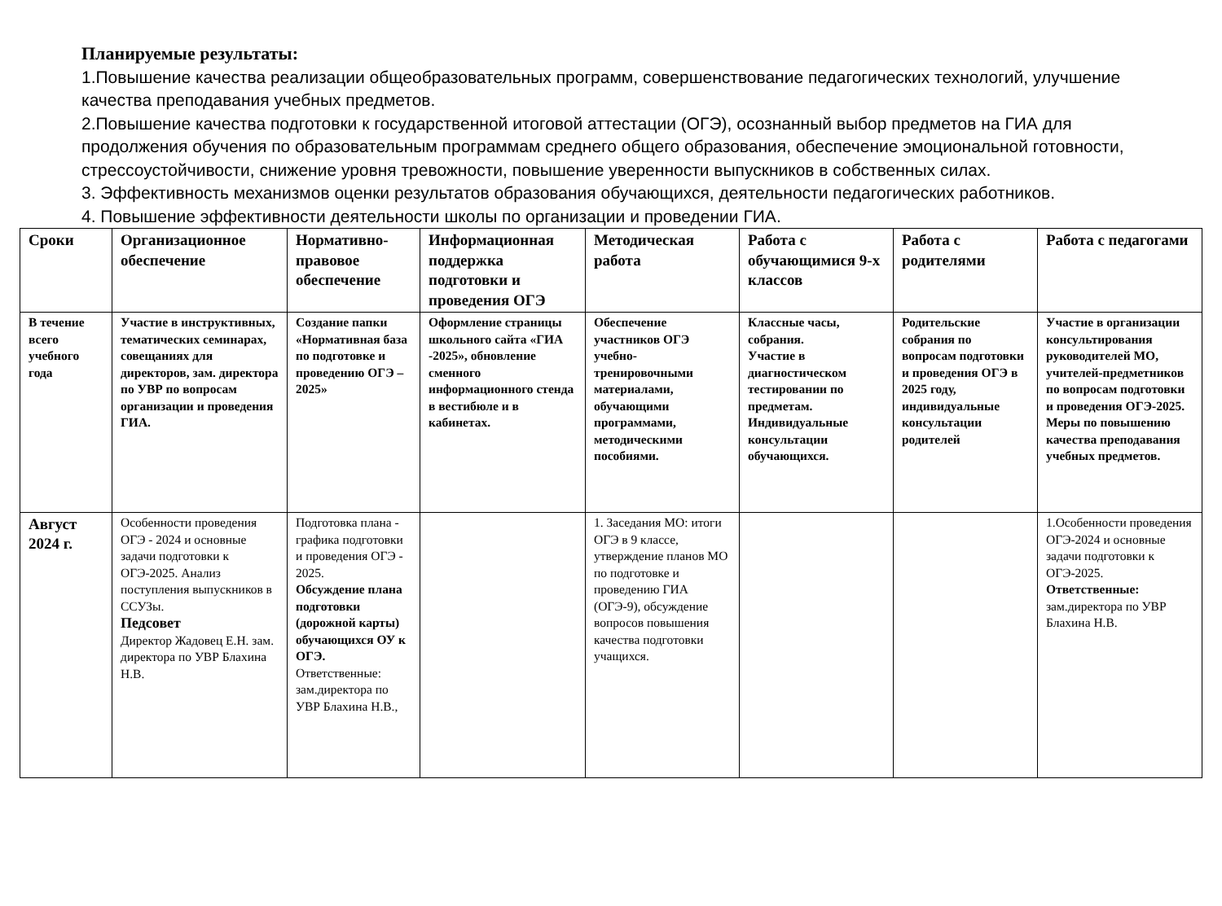Планируемые результаты:
1.Повышение качества реализации общеобразовательных программ, совершенствование педагогических технологий, улучшение качества преподавания учебных предметов.
2.Повышение качества подготовки к государственной итоговой аттестации (ОГЭ), осознанный выбор предметов на ГИА для продолжения обучения по образовательным программам среднего общего образования, обеспечение эмоциональной готовности, стрессоустойчивости, снижение уровня тревожности, повышение уверенности выпускников в собственных силах.
3. Эффективность механизмов оценки результатов образования обучающихся, деятельности педагогических работников.
4. Повышение эффективности деятельности школы по организации и проведении ГИА.
| Сроки | Организационное обеспечение | Нормативно-правовое обеспечение | Информационная поддержка подготовки и проведения ОГЭ | Методическая работа | Работа с обучающимися 9-х классов | Работа с родителями | Работа с педагогами |
| --- | --- | --- | --- | --- | --- | --- | --- |
| В течение всего учебного года | Участие в инструктивных, тематических семинарах, совещаниях для директоров, зам. директора по УВР по вопросам организации и проведения ГИА. | Создание папки «Нормативная база по подготовке и проведению ОГЭ – 2025» | Оформление страницы школьного сайта «ГИА -2025», обновление сменного информационного стенда в вестибюле и в кабинетах. | Обеспечение участников ОГЭ учебно-тренировочными материалами, обучающими программами, методическими пособиями. | Классные часы, собрания. Участие в диагностическом тестировании по предметам. Индивидуальные консультации обучающихся. | Родительские собрания по вопросам подготовки и проведения ОГЭ в 2025 году, индивидуальные консультации родителей | Участие в организации консультирования руководителей МО, учителей-предметников по вопросам подготовки и проведения ОГЭ-2025. Меры по повышению качества преподавания учебных предметов. |
| Август 2024 г. | Особенности проведения ОГЭ - 2024 и основные задачи подготовки к ОГЭ-2025. Анализ поступления выпускников в ССУЗы. Педсовет Директор Жадовец Е.Н. зам. директора по УВР Блахина Н.В. | Подготовка плана - графика подготовки и проведения ОГЭ - 2025. Обсуждение плана подготовки (дорожной карты) обучающихся ОУ к ОГЭ. Ответственные: зам.директора по УВР Блахина Н.В., | | 1. Заседания МО: итоги ОГЭ в 9 классе, утверждение планов МО по подготовке и проведению ГИА (ОГЭ-9), обсуждение вопросов повышения качества подготовки учащихся. | | | 1.Особенности проведения ОГЭ-2024 и основные задачи подготовки к ОГЭ-2025. Ответственные: зам.директора по УВР Блахина Н.В. |